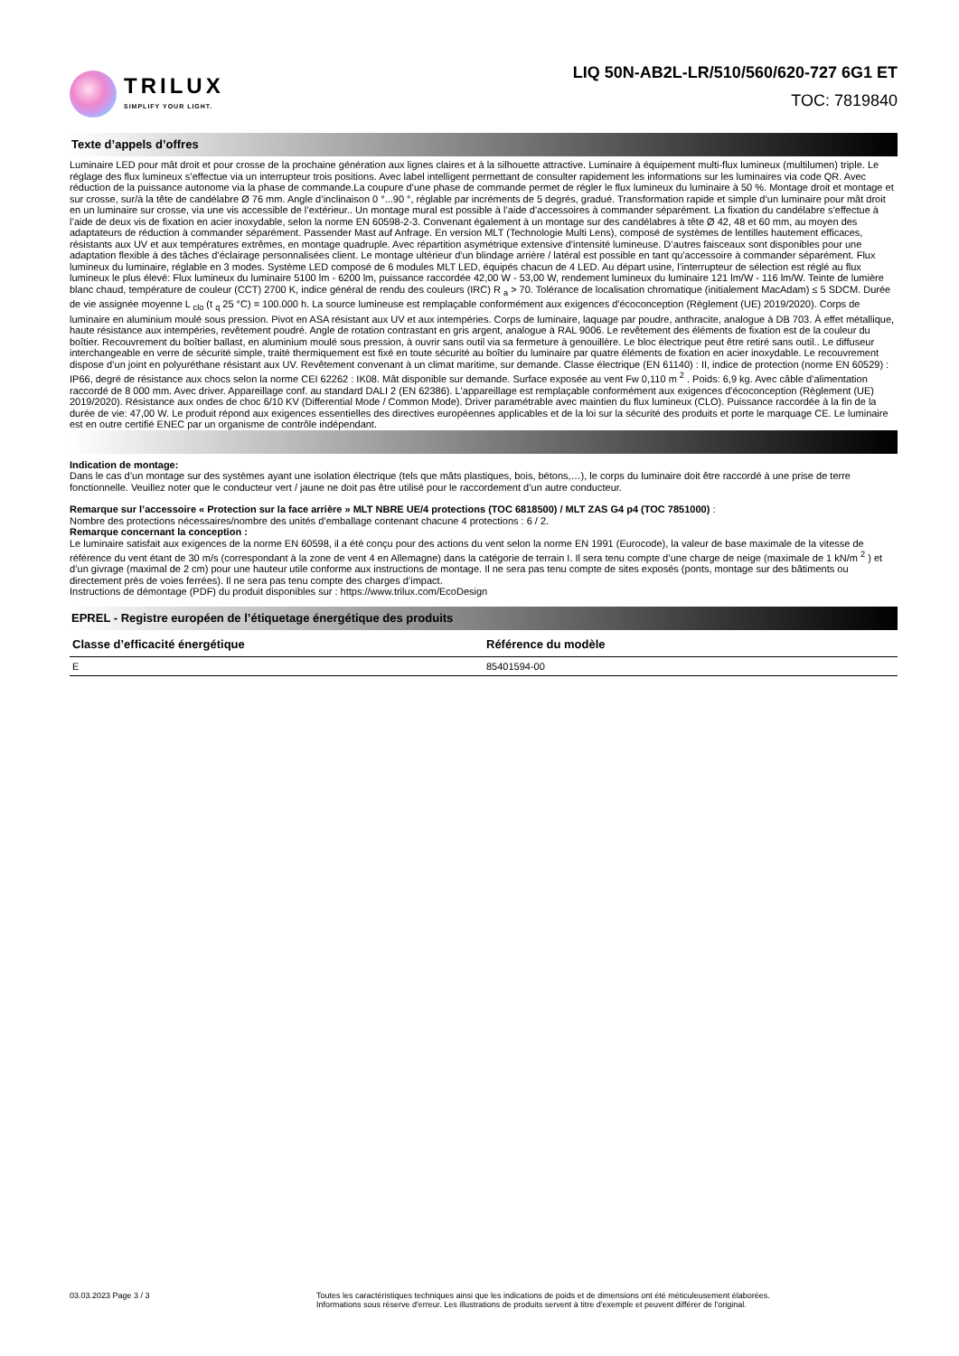TRILUX
SIMPLIFY YOUR LIGHT.
LIQ 50N-AB2L-LR/510/560/620-727 6G1 ET
TOC: 7819840
Texte d’appels d’offres
Luminaire LED pour mât droit et pour crosse de la prochaine génération aux lignes claires et à la silhouette attractive. Luminaire à équipement multi-flux lumineux (multilumen) triple. Le réglage des flux lumineux s’effectue via un interrupteur trois positions. Avec label intelligent permettant de consulter rapidement les informations sur les luminaires via code QR. Avec réduction de la puissance autonome via la phase de commande.La coupure d’une phase de commande permet de régler le flux lumineux du luminaire à 50 %. Montage droit et montage et sur crosse, sur/à la tête de candélabre Ø 76 mm. Angle d’inclinaison 0 °...90 °, réglable par incréments de 5 degrés, gradué. Transformation rapide et simple d’un luminaire pour mât droit en un luminaire sur crosse, via une vis accessible de l’extérieur.. Un montage mural est possible à l’aide d’accessoires à commander séparément. La fixation du candélabre s’effectue à l’aide de deux vis de fixation en acier inoxydable, selon la norme EN 60598-2-3. Convenant également à un montage sur des candélabres à tête Ø 42, 48 et 60 mm, au moyen des adaptateurs de réduction à commander séparément. Passender Mast auf Anfrage. En version MLT (Technologie Multi Lens), composé de systèmes de lentilles hautement efficaces, résistants aux UV et aux températures extrêmes, en montage quadruple. Avec répartition asymétrique extensive d'intensité lumineuse. D’autres faisceaux sont disponibles pour une adaptation flexible à des tâches d’éclairage personnalisées client. Le montage ultérieur d'un blindage arrière / latéral est possible en tant qu'accessoire à commander séparément. Flux lumineux du luminaire, réglable en 3 modes. Système LED composé de 6 modules MLT LED, équipés chacun de 4 LED. Au départ usine, l’interrupteur de sélection est réglé au flux lumineux le plus élevé: Flux lumineux du luminaire 5100 lm - 6200 lm, puissance raccordée 42,00 W - 53,00 W, rendement lumineux du luminaire 121 lm/W - 116 lm/W. Teinte de lumière blanc chaud, température de couleur (CCT) 2700 K, indice général de rendu des couleurs (IRC) R <sub>a</sub> > 70. Tolérance de localisation chromatique (initialement MacAdam) ≤ 5 SDCM. Durée de vie assignée moyenne L <sub>clo</sub> (t <sub>q</sub> 25 °C) = 100.000 h. La source lumineuse est remplaçable conformément aux exigences d'écoconception (Règlement (UE) 2019/2020). Corps de luminaire en aluminium moulé sous pression. Pivot en ASA résistant aux UV et aux intempéries. Corps de luminaire, laquage par poudre, anthracite, analogue à DB 703. À effet métallique, haute résistance aux intempéries, revêtement poudré. Angle de rotation contrastant en gris argent, analogue à RAL 9006. Le revêtement des éléments de fixation est de la couleur du boîtier. Recouvrement du boîtier ballast, en aluminium moulé sous pression, à ouvrir sans outil via sa fermeture à genouillère. Le bloc électrique peut être retiré sans outil.. Le diffuseur interchangeable en verre de sécurité simple, traité thermiquement est fixé en toute sécurité au boîtier du luminaire par quatre éléments de fixation en acier inoxydable. Le recouvrement dispose d’un joint en polyuréthane résistant aux UV. Revêtement convenant à un climat maritime, sur demande. Classe électrique (EN 61140) : II, indice de protection (norme EN 60529) : IP66, degré de résistance aux chocs selon la norme CEI 62262 : IK08. Mât disponible sur demande. Surface exposée au vent Fw 0,110 m <sup>2</sup> . Poids: 6,9 kg. Avec câble d’alimentation raccordé de 8 000 mm. Avec driver. Appareillage conf. au standard DALI 2 (EN 62386). L'appareillage est remplaçable conformément aux exigences d'écoconception (Règlement (UE) 2019/2020). Résistance aux ondes de choc 6/10 KV (Differential Mode / Common Mode). Driver paramétrable avec maintien du flux lumineux (CLO). Puissance raccordée à la fin de la durée de vie: 47,00 W. Le produit répond aux exigences essentielles des directives européennes applicables et de la loi sur la sécurité des produits et porte le marquage CE. Le luminaire est en outre certifié ENEC par un organisme de contrôle indépendant.
Indication de montage:
Dans le cas d’un montage sur des systèmes ayant une isolation électrique (tels que mâts plastiques, bois, bétons,…), le corps du luminaire doit être raccordé à une prise de terre fonctionnelle. Veuillez noter que le conducteur vert / jaune ne doit pas être utilisé pour le raccordement d’un autre conducteur.
Remarque sur l’accessoire « Protection sur la face arrière » MLT NBRE UE/4 protections (TOC 6818500) / MLT ZAS G4 p4 (TOC 7851000) :
Nombre des protections nécessaires/nombre des unités d’emballage contenant chacune 4 protections : 6 / 2.
Remarque concernant la conception :
Le luminaire satisfait aux exigences de la norme EN 60598, il a été conçu pour des actions du vent selon la norme EN 1991 (Eurocode), la valeur de base maximale de la vitesse de référence du vent étant de 30 m/s (correspondant à la zone de vent 4 en Allemagne) dans la catégorie de terrain I. Il sera tenu compte d’une charge de neige (maximale de 1 kN/m <sup>2</sup> ) et d’un givrage (maximal de 2 cm) pour une hauteur utile conforme aux instructions de montage. Il ne sera pas tenu compte de sites exposés (ponts, montage sur des bâtiments ou directement près de voies ferrées). Il ne sera pas tenu compte des charges d’impact.
Instructions de démontage (PDF) du produit disponibles sur : https://www.trilux.com/EcoDesign
EPREL - Registre européen de l’étiquetage énergétique des produits
| Classe d’efficacité énergétique | Référence du modèle |
| --- | --- |
| E | 85401594-00 |
03.03.2023 Page 3 / 3 Toutes les caractéristiques techniques ainsi que les indications de poids et de dimensions ont été méticuleusement élaborées.
Informations sous réserve d'erreur. Les illustrations de produits servent à titre d'exemple et peuvent différer de l'original.